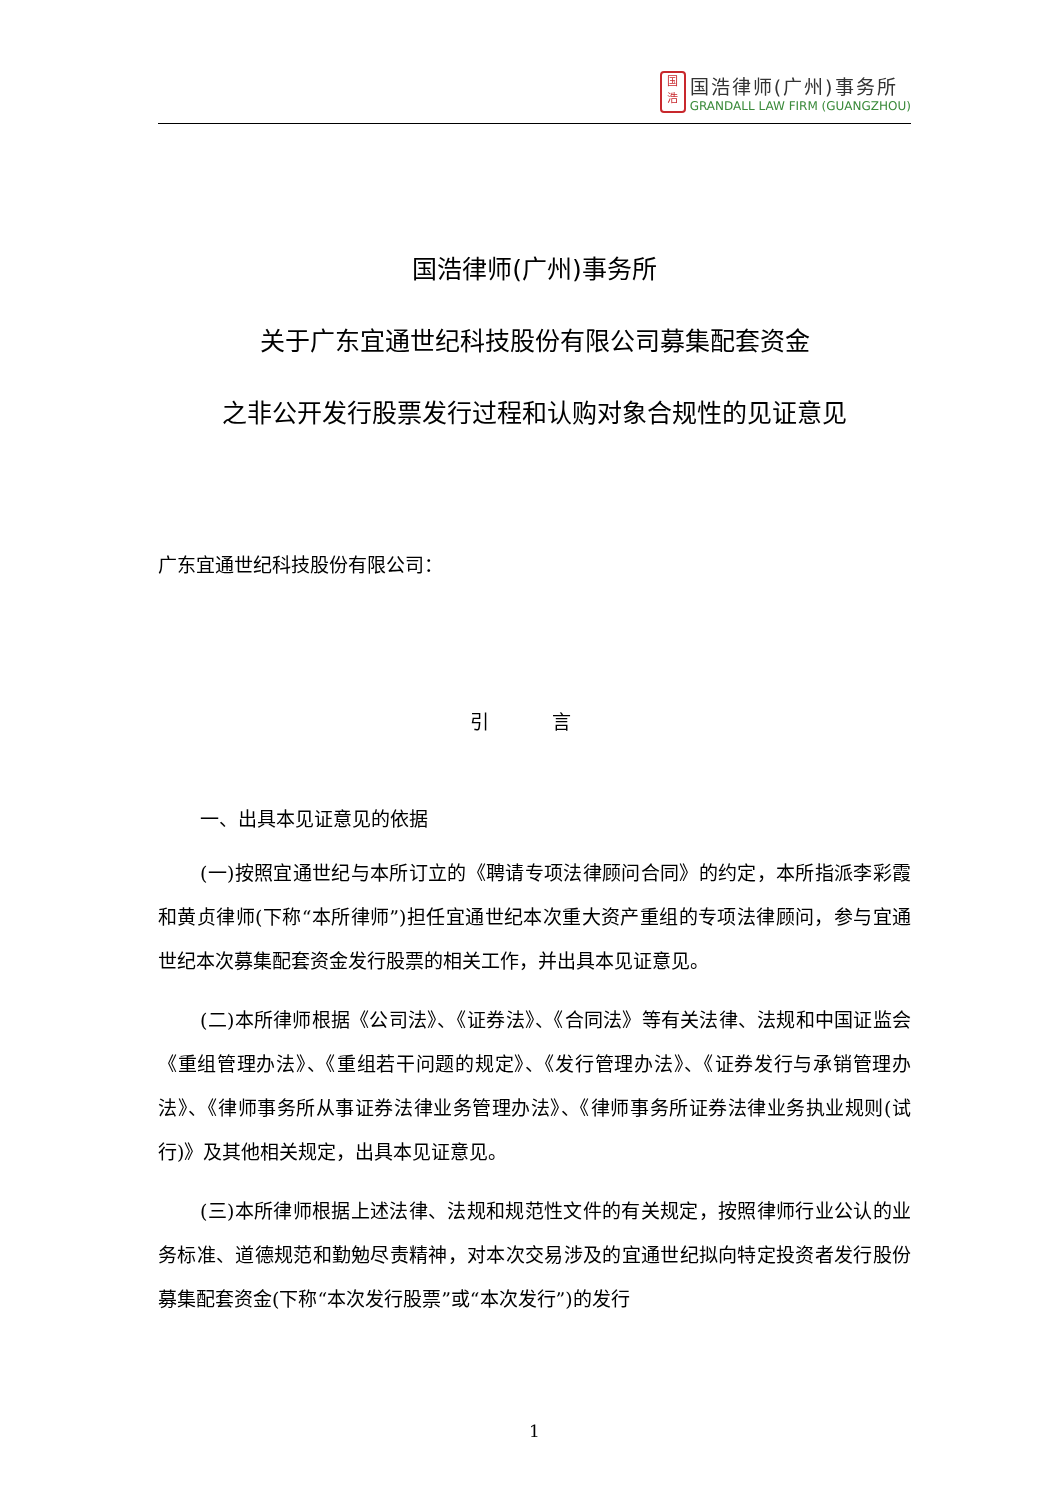国
浩
国浩律师(广州)事务所
GRANDALL LAW FIRM (GUANGZHOU)
国浩律师(广州)事务所
关于广东宜通世纪科技股份有限公司募集配套资金
之非公开发行股票发行过程和认购对象合规性的见证意见
广东宜通世纪科技股份有限公司：
引 言
一、出具本见证意见的依据
(一)按照宜通世纪与本所订立的《聘请专项法律顾问合同》的约定，本所指派李彩霞和黄贞律师(下称“本所律师”)担任宜通世纪本次重大资产重组的专项法律顾问，参与宜通世纪本次募集配套资金发行股票的相关工作，并出具本见证意见。
(二)本所律师根据《公司法》、《证券法》、《合同法》等有关法律、法规和中国证监会《重组管理办法》、《重组若干问题的规定》、《发行管理办法》、《证券发行与承销管理办法》、《律师事务所从事证券法律业务管理办法》、《律师事务所证券法律业务执业规则(试行)》及其他相关规定，出具本见证意见。
(三)本所律师根据上述法律、法规和规范性文件的有关规定，按照律师行业公认的业务标准、道德规范和勤勉尽责精神，对本次交易涉及的宜通世纪拟向特定投资者发行股份募集配套资金(下称“本次发行股票”或“本次发行”)的发行
1